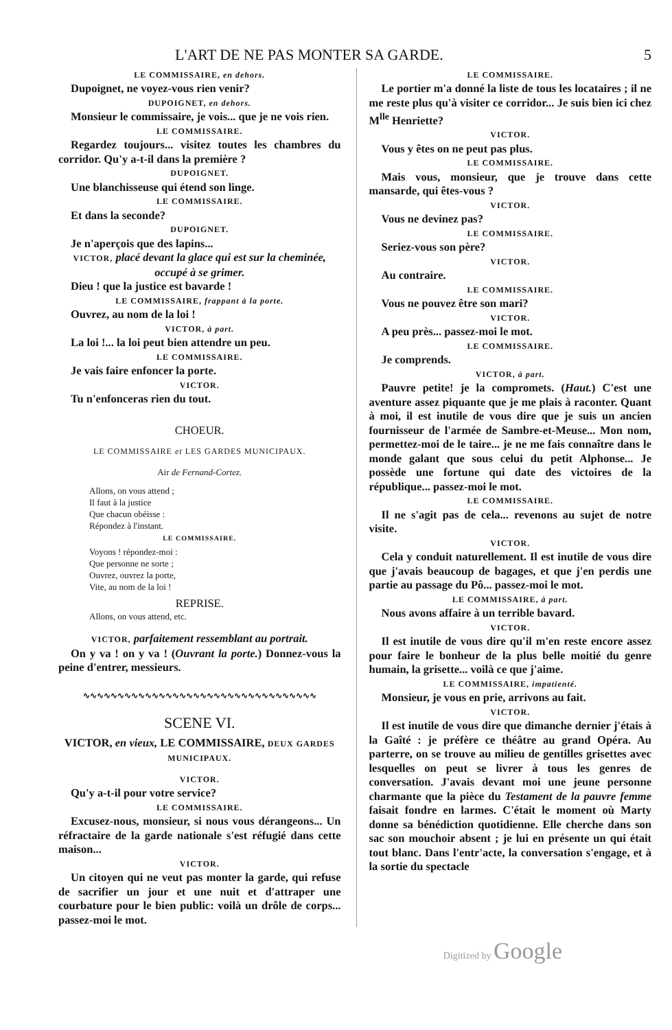L'ART DE NE PAS MONTER SA GARDE. 5
LE COMMISSAIRE, en dehors.
Dupoignet, ne voyez-vous rien venir?
DUPOIGNET, en dehors.
Monsieur le commissaire, je vois... que je ne vois rien.
LE COMMISSAIRE.
Regardez toujours... visitez toutes les chambres du corridor. Qu'y a-t-il dans la première ?
DUPOIGNET.
Une blanchisseuse qui étend son linge.
LE COMMISSAIRE.
Et dans la seconde?
DUPOIGNET.
Je n'aperçois que des lapins...
VICTOR, placé devant la glace qui est sur la cheminée, occupé à se grimer.
Dieu ! que la justice est bavarde !
LE COMMISSAIRE, frappant à la porte.
Ouvrez, au nom de la loi !
VICTOR, à part.
La loi !... la loi peut bien attendre un peu.
LE COMMISSAIRE.
Je vais faire enfoncer la porte.
VICTOR.
Tu n'enfonceras rien du tout.
CHOEUR.
LE COMMISSAIRE et LES GARDES MUNICIPAUX.
Air de Fernand-Cortez.
Allons, on vous attend ;
Il faut à la justice
Que chacun obéisse :
Répondez à l'instant.
LE COMMISSAIRE.
Voyons ! répondez-moi :
Que personne ne sorte ;
Ouvrez, ouvrez la porte,
Vite, au nom de la loi !
REPRISE.
Allons, on vous attend, etc.
VICTOR, parfaitement ressemblant au portrait.
On y va ! on y va ! (Ouvrant la porte.) Donnez-vous la peine d'entrer, messieurs.
∿∿∿∿∿∿∿∿∿∿∿∿∿∿∿∿∿∿∿∿∿∿∿∿∿∿∿∿∿∿∿∿∿∿
SCENE VI.
VICTOR, en vieux, LE COMMISSAIRE, DEUX GARDES MUNICIPAUX.
VICTOR.
Qu'y a-t-il pour votre service?
LE COMMISSAIRE.
Excusez-nous, monsieur, si nous vous dérangeons... Un réfractaire de la garde nationale s'est réfugié dans cette maison...
VICTOR.
Un citoyen qui ne veut pas monter la garde, qui refuse de sacrifier un jour et une nuit et d'attraper une courbature pour le bien public: voilà un drôle de corps... passez-moi le mot.
LE COMMISSAIRE.
Le portier m'a donné la liste de tous les locataires ; il ne me reste plus qu'à visiter ce corridor... Je suis bien ici chez M<sup>lle</sup> Henriette?
VICTOR.
Vous y êtes on ne peut pas plus.
LE COMMISSAIRE.
Mais vous, monsieur, que je trouve dans cette mansarde, qui êtes-vous ?
VICTOR.
Vous ne devinez pas?
LE COMMISSAIRE.
Seriez-vous son père?
VICTOR.
Au contraire.
LE COMMISSAIRE.
Vous ne pouvez être son mari?
VICTOR.
A peu près... passez-moi le mot.
LE COMMISSAIRE.
Je comprends.
VICTOR, à part.
Pauvre petite! je la compromets. (Haut.) C'est une aventure assez piquante que je me plais à raconter. Quant à moi, il est inutile de vous dire que je suis un ancien fournisseur de l'armée de Sambre-et-Meuse... Mon nom, permettez-moi de le taire... je ne me fais connaître dans le monde galant que sous celui du petit Alphonse... Je possède une fortune qui date des victoires de la république... passez-moi le mot.
LE COMMISSAIRE.
Il ne s'agit pas de cela... revenons au sujet de notre visite.
VICTOR.
Cela y conduit naturellement. Il est inutile de vous dire que j'avais beaucoup de bagages, et que j'en perdis une partie au passage du Pô... passez-moi le mot.
LE COMMISSAIRE, à part.
Nous avons affaire à un terrible bavard.
VICTOR.
Il est inutile de vous dire qu'il m'en reste encore assez pour faire le bonheur de la plus belle moitié du genre humain, la grisette... voilà ce que j'aime.
LE COMMISSAIRE, impatienté.
Monsieur, je vous en prie, arrivons au fait.
VICTOR.
Il est inutile de vous dire que dimanche dernier j'étais à la Gaîté : je préfère ce théâtre au grand Opéra. Au parterre, on se trouve au milieu de gentilles grisettes avec lesquelles on peut se livrer à tous les genres de conversation. J'avais devant moi une jeune personne charmante que la pièce du Testament de la pauvre femme faisait fondre en larmes. C'était le moment où Marty donne sa bénédiction quotidienne. Elle cherche dans son sac son mouchoir absent ; je lui en présente un qui était tout blanc. Dans l'entr'acte, la conversation s'engage, et à la sortie du spectacle
Digitized by Google